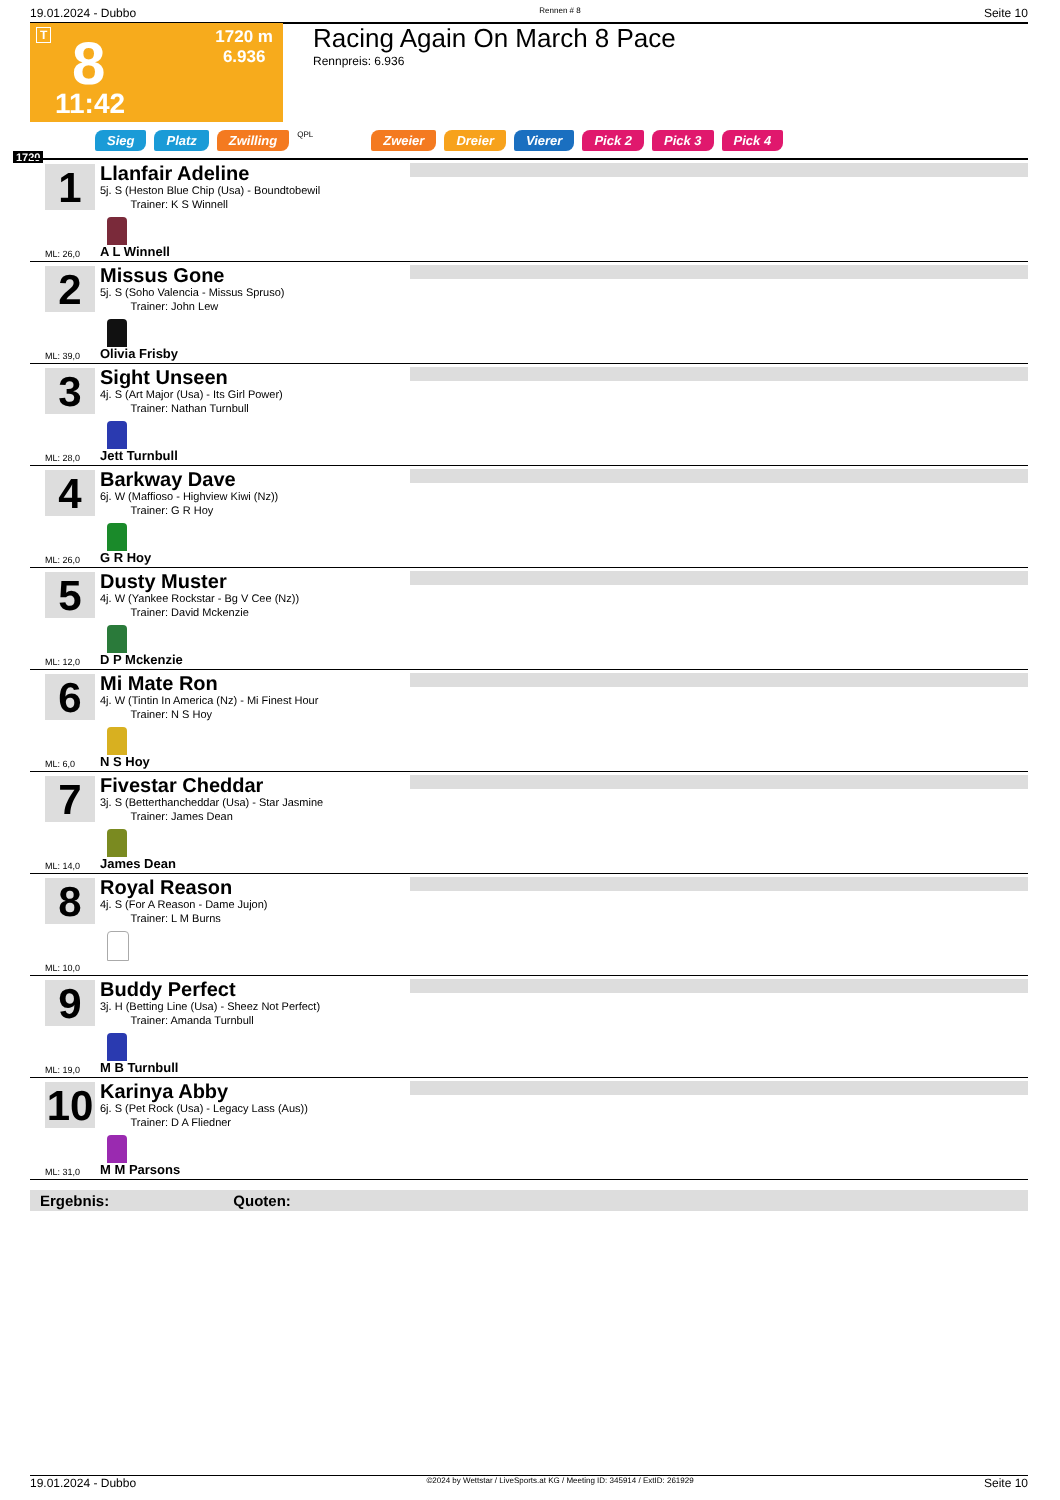19.01.2024 - Dubbo Rennen # 8 Seite 10
T 8
1720 m
6.936
11:42
Racing Again On March 8 Pace
Rennpreis: 6.936
Sieg Platz Zwilling QPL Zweier Dreier Vierer Pick 2 Pick 3 Pick 4
1720
1
Llanfair Adeline
5j. S (Heston Blue Chip (Usa) - Boundtobewil
Trainer: K S Winnell
ML: 26,0 A L Winnell
2
Missus Gone
5j. S (Soho Valencia - Missus Spruso)
Trainer: John Lew
ML: 39,0 Olivia Frisby
3
Sight Unseen
4j. S (Art Major (Usa) - Its Girl Power)
Trainer: Nathan Turnbull
ML: 28,0 Jett Turnbull
4
Barkway Dave
6j. W (Maffioso - Highview Kiwi (Nz))
Trainer: G R Hoy
ML: 26,0 G R Hoy
5
Dusty Muster
4j. W (Yankee Rockstar - Bg V Cee (Nz))
Trainer: David Mckenzie
ML: 12,0 D P Mckenzie
6
Mi Mate Ron
4j. W (Tintin In America (Nz) - Mi Finest Hour
Trainer: N S Hoy
ML: 6,0 N S Hoy
7
Fivestar Cheddar
3j. S (Betterthancheddar (Usa) - Star Jasmine
Trainer: James Dean
ML: 14,0 James Dean
8
Royal Reason
4j. S (For A Reason - Dame Jujon)
Trainer: L M Burns
ML: 10,0
9
Buddy Perfect
3j. H (Betting Line (Usa) - Sheez Not Perfect)
Trainer: Amanda Turnbull
ML: 19,0 M B Turnbull
10
Karinya Abby
6j. S (Pet Rock (Usa) - Legacy Lass (Aus))
Trainer: D A Fliedner
ML: 31,0 M M Parsons
Ergebnis: Quoten:
19.01.2024 - Dubbo ©2024 by Wettstar / LiveSports.at KG / Meeting ID: 345914 / ExtID: 261929 Seite 10